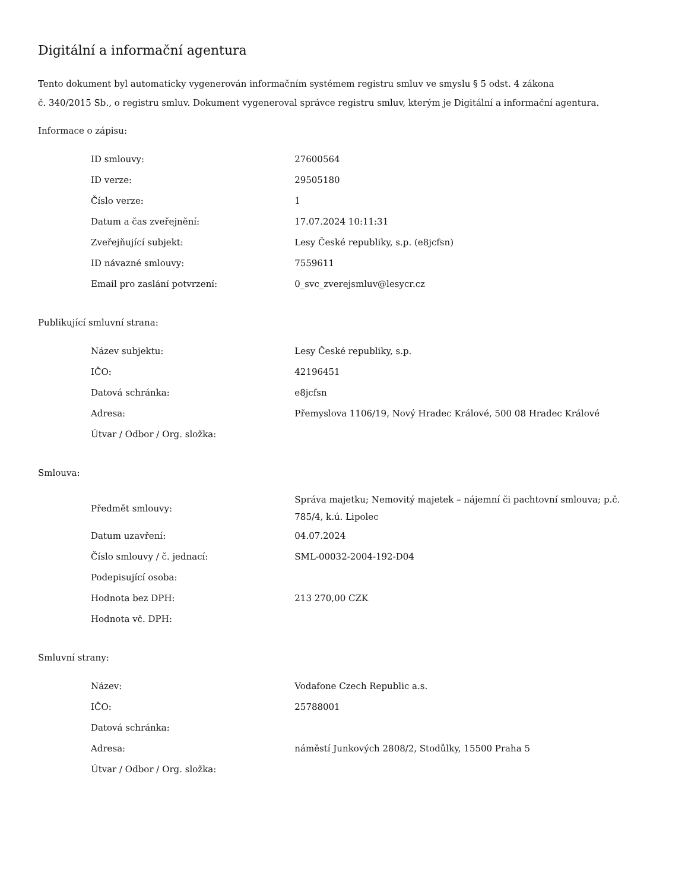Digitální a informační agentura
Tento dokument byl automaticky vygenerován informačním systémem registru smluv ve smyslu § 5 odst. 4 zákona
č. 340/2015 Sb., o registru smluv. Dokument vygeneroval správce registru smluv, kterým je Digitální a informační agentura.
Informace o zápisu:
| ID smlouvy: | 27600564 |
| ID verze: | 29505180 |
| Číslo verze: | 1 |
| Datum a čas zveřejnění: | 17.07.2024 10:11:31 |
| Zveřejňující subjekt: | Lesy České republiky, s.p. (e8jcfsn) |
| ID návazné smlouvy: | 7559611 |
| Email pro zaslání potvrzení: | 0_svc_zverejsmluv@lesycr.cz |
Publikující smluvní strana:
| Název subjektu: | Lesy České republiky, s.p. |
| IČO: | 42196451 |
| Datová schránka: | e8jcfsn |
| Adresa: | Přemyslova 1106/19, Nový Hradec Králové, 500 08 Hradec Králové |
| Útvar / Odbor / Org. složka: | |
Smlouva:
| Předmět smlouvy: | Správa majetku; Nemovitý majetek – nájemní či pachtovní smlouva; p.č. 785/4, k.ú. Lipolec |
| Datum uzavření: | 04.07.2024 |
| Číslo smlouvy / č. jednací: | SML-00032-2004-192-D04 |
| Podepisující osoba: | |
| Hodnota bez DPH: | 213 270,00 CZK |
| Hodnota vč. DPH: | |
Smluvní strany:
| Název: | Vodafone Czech Republic a.s. |
| IČO: | 25788001 |
| Datová schránka: | |
| Adresa: | náměstí Junkových 2808/2, Stodůlky, 15500 Praha 5 |
| Útvar / Odbor / Org. složka: | |